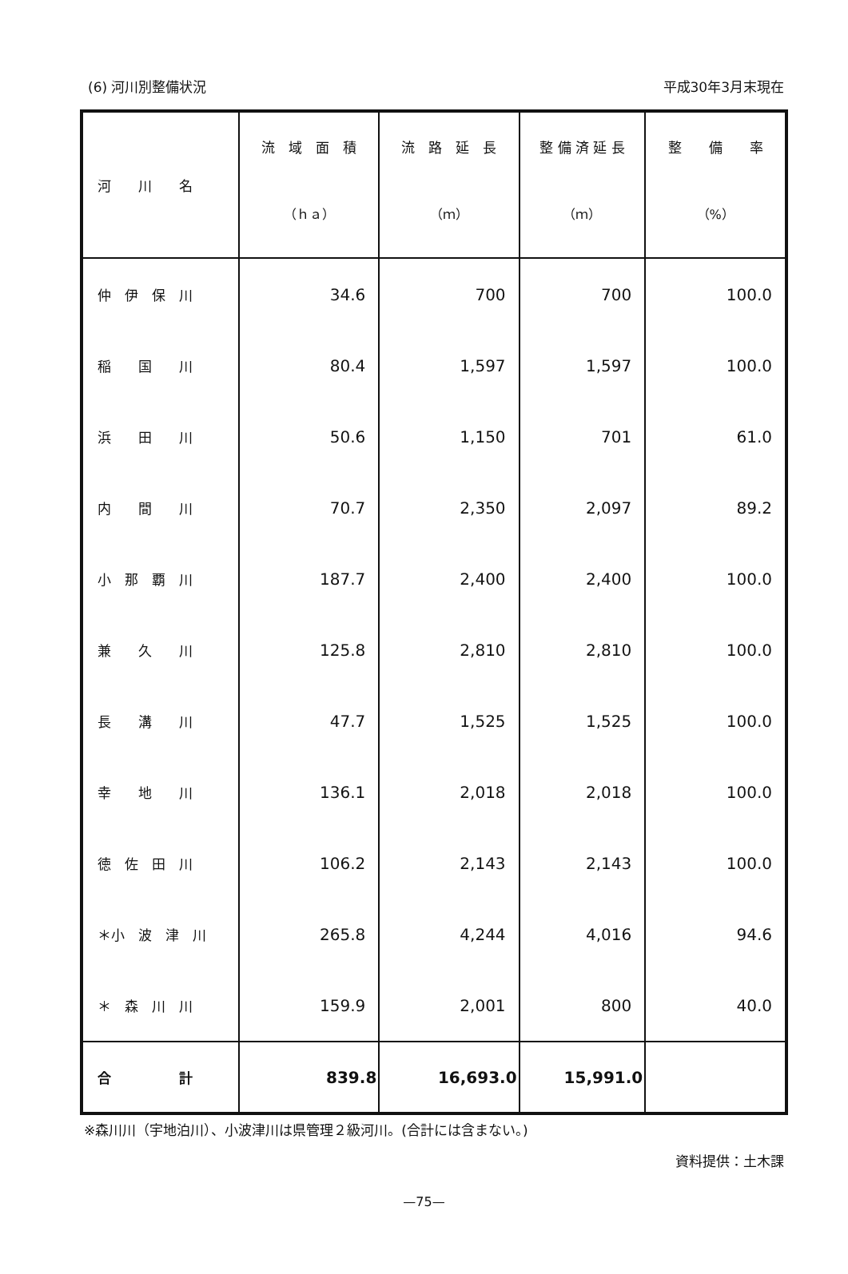(6) 河川別整備状況 平成30年3月末現在
| 河 川 名 | 流 域 面 積 （ｈａ） | 流 路 延 長 （ｍ） | 整 備 済 延 長 （ｍ） | 整 備 率 （%） |
| --- | --- | --- | --- | --- |
| 仲 伊 保 川 | 34.6 | 700 | 700 | 100.0 |
| 稲 国 川 | 80.4 | 1,597 | 1,597 | 100.0 |
| 浜 田 川 | 50.6 | 1,150 | 701 | 61.0 |
| 内 間 川 | 70.7 | 2,350 | 2,097 | 89.2 |
| 小 那 覇 川 | 187.7 | 2,400 | 2,400 | 100.0 |
| 兼 久 川 | 125.8 | 2,810 | 2,810 | 100.0 |
| 長 溝 川 | 47.7 | 1,525 | 1,525 | 100.0 |
| 幸 地 川 | 136.1 | 2,018 | 2,018 | 100.0 |
| 徳 佐 田 川 | 106.2 | 2,143 | 2,143 | 100.0 |
| ＊小 波 津 川 | 265.8 | 4,244 | 4,016 | 94.6 |
| ＊ 森 川 川 | 159.9 | 2,001 | 800 | 40.0 |
| 合 計 | 839.8 | 16,693.0 | 15,991.0 | |
※森川川（宇地泊川）、小波津川は県管理２級河川。(合計には含まない。)
資料提供：土木課
—75—